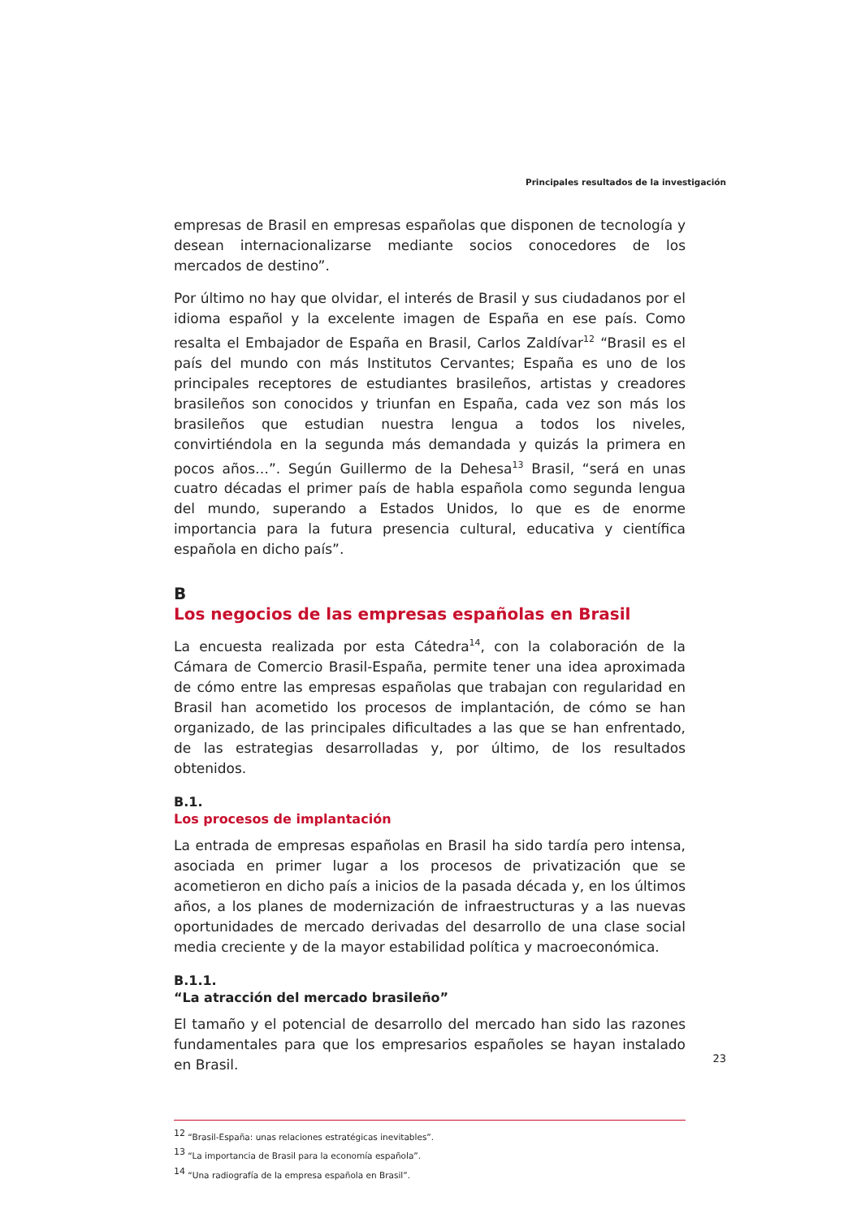Principales resultados de la investigación
empresas de Brasil en empresas españolas que disponen de tecnología y desean internacionalizarse mediante socios conocedores de los mercados de destino”.
Por último no hay que olvidar, el interés de Brasil y sus ciudadanos por el idioma español y la excelente imagen de España en ese país. Como resalta el Embajador de España en Brasil, Carlos Zaldívar<sup>12</sup> “Brasil es el país del mundo con más Institutos Cervantes; España es uno de los principales receptores de estudiantes brasileños, artistas y creadores brasileños son conocidos y triunfan en España, cada vez son más los brasileños que estudian nuestra lengua a todos los niveles, convirtiéndola en la segunda más demandada y quizás la primera en pocos años…”. Según Guillermo de la Dehesa<sup>13</sup> Brasil, “será en unas cuatro décadas el primer país de habla española como segunda lengua del mundo, superando a Estados Unidos, lo que es de enorme importancia para la futura presencia cultural, educativa y científica española en dicho país”.
B
Los negocios de las empresas españolas en Brasil
La encuesta realizada por esta Cátedra<sup>14</sup>, con la colaboración de la Cámara de Comercio Brasil-España, permite tener una idea aproximada de cómo entre las empresas españolas que trabajan con regularidad en Brasil han acometido los procesos de implantación, de cómo se han organizado, de las principales dificultades a las que se han enfrentado, de las estrategias desarrolladas y, por último, de los resultados obtenidos.
B.1.
Los procesos de implantación
La entrada de empresas españolas en Brasil ha sido tardía pero intensa, asociada en primer lugar a los procesos de privatización que se acometieron en dicho país a inicios de la pasada década y, en los últimos años, a los planes de modernización de infraestructuras y a las nuevas oportunidades de mercado derivadas del desarrollo de una clase social media creciente y de la mayor estabilidad política y macroeconómica.
B.1.1.
“La atracción del mercado brasileño”
El tamaño y el potencial de desarrollo del mercado han sido las razones fundamentales para que los empresarios españoles se hayan instalado en Brasil.
<sup>12</sup> “Brasil-España: unas relaciones estratégicas inevitables”.
<sup>13</sup> “La importancia de Brasil para la economía española”.
<sup>14</sup> “Una radiografía de la empresa española en Brasil”.
23